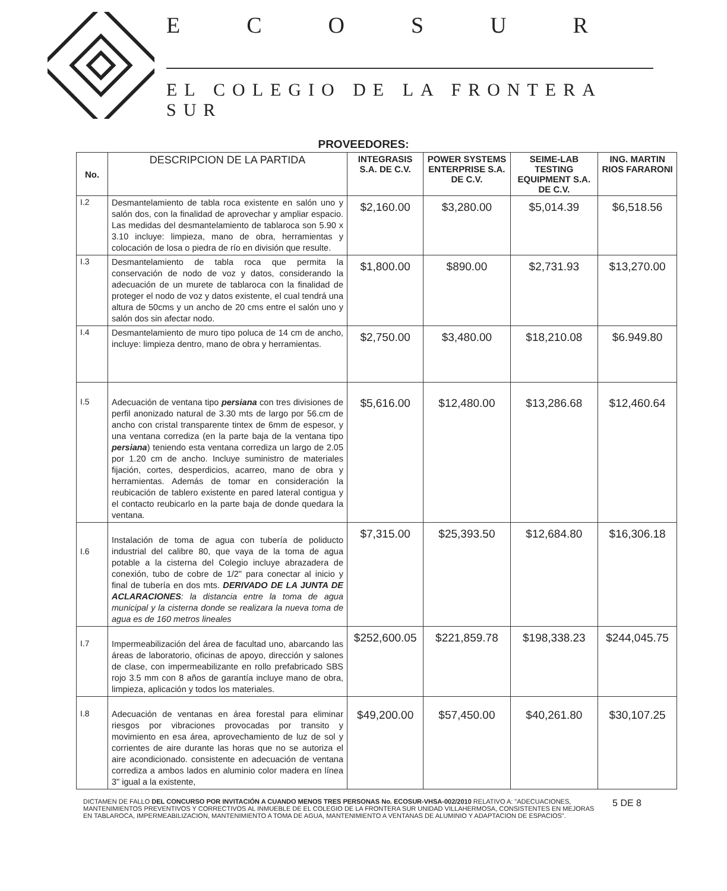ECOSUR
EL COLEGIO DE LA FRONTERA SUR
PROVEEDORES:
| No. | DESCRIPCION DE LA PARTIDA | INTEGRASIS S.A. DE C.V. | POWER SYSTEMS ENTERPRISE S.A. DE C.V. | SEIME-LAB TESTING EQUIPMENT S.A. DE C.V. | ING. MARTIN RIOS FARARONI |
| --- | --- | --- | --- | --- | --- |
| I.2 | Desmantelamiento de tabla roca existente en salón uno y salón dos, con la finalidad de aprovechar y ampliar espacio. Las medidas del desmantelamiento de tablaroca son 5.90 x 3.10 incluye: limpieza, mano de obra, herramientas y colocación de losa o piedra de río en división que resulte. | $2,160.00 | $3,280.00 | $5,014.39 | $6,518.56 |
| I.3 | Desmantelamiento de tabla roca que permita la conservación de nodo de voz y datos, considerando la adecuación de un murete de tablaroca con la finalidad de proteger el nodo de voz y datos existente, el cual tendrá una altura de 50cms y un ancho de 20 cms entre el salón uno y salón dos sin afectar nodo. | $1,800.00 | $890.00 | $2,731.93 | $13,270.00 |
| I.4 | Desmantelamiento de muro tipo poluca de 14 cm de ancho, incluye: limpieza dentro, mano de obra y herramientas. | $2,750.00 | $3,480.00 | $18,210.08 | $6.949.80 |
| I.5 | Adecuación de ventana tipo persiana con tres divisiones de perfil anonizado natural de 3.30 mts de largo por 56.cm de ancho con cristal transparente tintex de 6mm de espesor, y una ventana corrediza (en la parte baja de la ventana tipo persiana ) teniendo esta ventana corrediza un largo de 2.05 por 1.20 cm de ancho. Incluye suministro de materiales fijación, cortes, desperdicios, acarreo, mano de obra y herramientas. Además de tomar en consideración la reubicación de tablero existente en pared lateral contigua y el contacto reubicarlo en la parte baja de donde quedara la ventana. | $5,616.00 | $12,480.00 | $13,286.68 | $12,460.64 |
| I.6 | Instalación de toma de agua con tubería de poliducto industrial del calibre 80, que vaya de la toma de agua potable a la cisterna del Colegio incluye abrazadera de conexión, tubo de cobre de 1/2" para conectar al inicio y final de tubería en dos mts. DERIVADO DE LA JUNTA DE ACLARACIONES : la distancia entre la toma de agua municipal y la cisterna donde se realizara la nueva toma de agua es de 160 metros lineales | $7,315.00 | $25,393.50 | $12,684.80 | $16,306.18 |
| I.7 | Impermeabilización del área de facultad uno, abarcando las áreas de laboratorio, oficinas de apoyo, dirección y salones de clase, con impermeabilizante en rollo prefabricado SBS rojo 3.5 mm con 8 años de garantía incluye mano de obra, limpieza, aplicación y todos los materiales. | $252,600.05 | $221,859.78 | $198,338.23 | $244,045.75 |
| I.8 | Adecuación de ventanas en área forestal para eliminar riesgos por vibraciones provocadas por transito y movimiento en esa área, aprovechamiento de luz de sol y corrientes de aire durante las horas que no se autoriza el aire acondicionado. consistente en adecuación de ventana corrediza a ambos lados en aluminio color madera en línea 3" igual a la existente, | $49,200.00 | $57,450.00 | $40,261.80 | $30,107.25 |
DICTAMEN DE FALLO DEL CONCURSO POR INVITACIÓN A CUANDO MENOS TRES PERSONAS No. ECOSUR-VHSA-002/2010 RELATIVO A: "ADECUACIONES, MANTENIMIENTOS PREVENTIVOS Y CORRECTIVOS AL INMUEBLE DE EL COLEGIO DE LA FRONTERA SUR UNIDAD VILLAHERMOSA, CONSISTENTES EN MEJORAS EN TABLAROCA, IMPERMEABILIZACION, MANTENIMIENTO A TOMA DE AGUA, MANTENIMIENTO A VENTANAS DE ALUMINIO Y ADAPTACION DE ESPACIOS".
5 DE 8